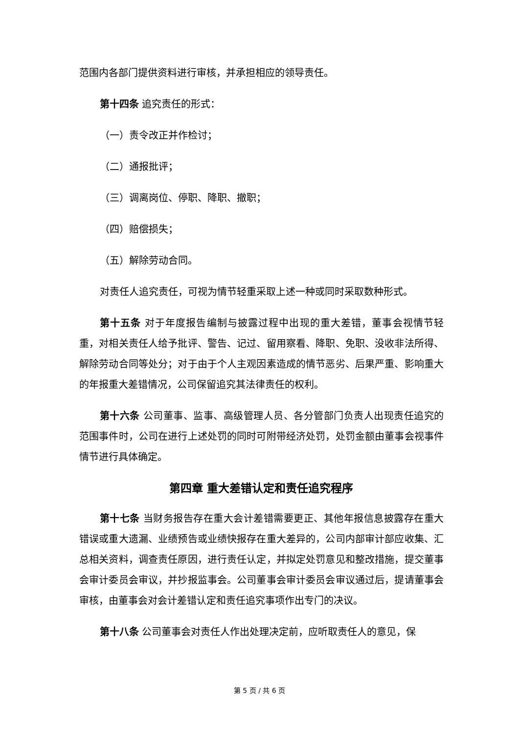范围内各部门提供资料进行审核，并承担相应的领导责任。
第十四条 追究责任的形式：
（一）责令改正并作检讨；
（二）通报批评；
（三）调离岗位、停职、降职、撤职；
（四）赔偿损失；
（五）解除劳动合同。
对责任人追究责任，可视为情节轻重采取上述一种或同时采取数种形式。
第十五条 对于年度报告编制与披露过程中出现的重大差错，董事会视情节轻重，对相关责任人给予批评、警告、记过、留用察看、降职、免职、没收非法所得、解除劳动合同等处分；对于由于个人主观因素造成的情节恶劣、后果严重、影响重大的年报重大差错情况，公司保留追究其法律责任的权利。
第十六条 公司董事、监事、高级管理人员、各分管部门负责人出现责任追究的范围事件时，公司在进行上述处罚的同时可附带经济处罚，处罚金额由董事会视事件情节进行具体确定。
第四章 重大差错认定和责任追究程序
第十七条 当财务报告存在重大会计差错需要更正、其他年报信息披露存在重大错误或重大遗漏、业绩预告或业绩快报存在重大差异的，公司内部审计部应收集、汇总相关资料，调查责任原因，进行责任认定，并拟定处罚意见和整改措施，提交董事会审计委员会审议，并抄报监事会。公司董事会审计委员会审议通过后，提请董事会审核，由董事会对会计差错认定和责任追究事项作出专门的决议。
第十八条 公司董事会对责任人作出处理决定前，应听取责任人的意见，保
第 5 页 / 共 6 页